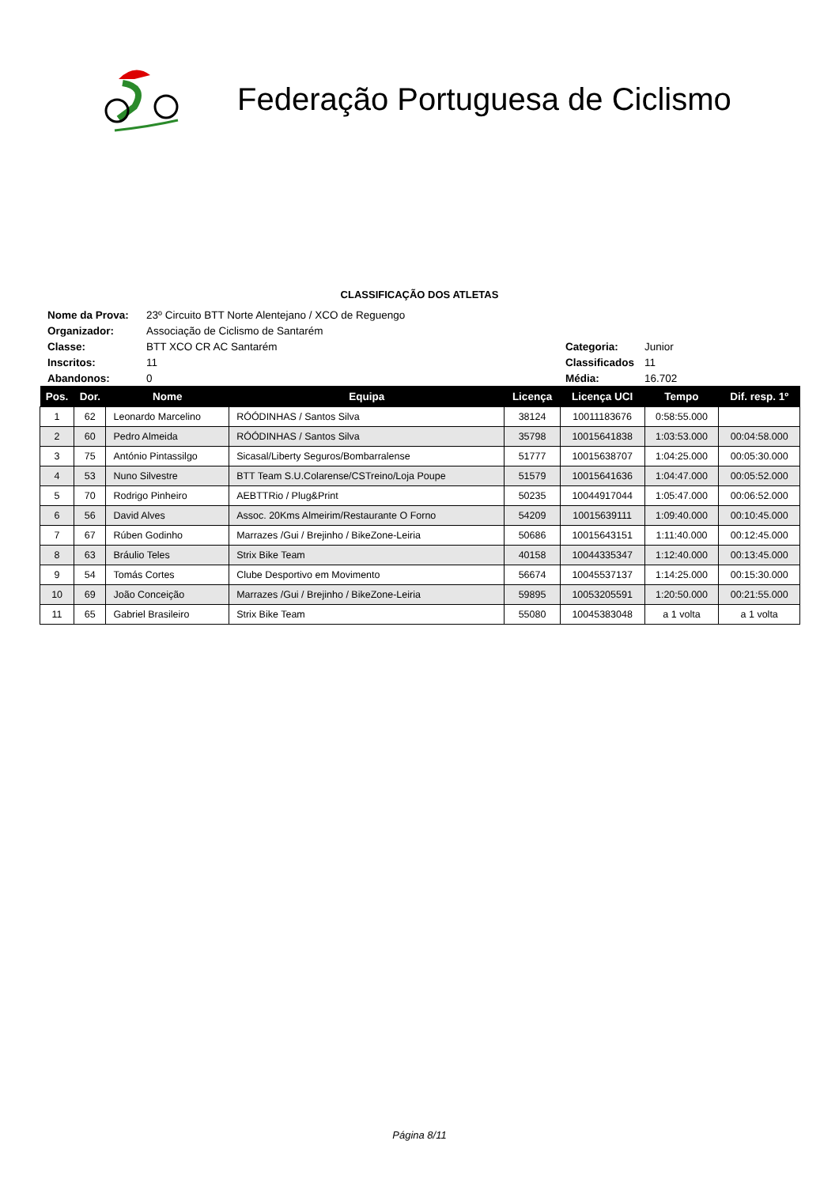Federação Portuguesa de Ciclismo
CLASSIFICAÇÃO DOS ATLETAS
| Nome da Prova: | 23º Circuito BTT Norte Alentejano / XCO de Reguengo | | |
| Organizador: | Associação de Ciclismo de Santarém | | |
| Classe: | BTT XCO CR AC Santarém | Categoria: | Junior |
| Inscritos: | 11 | Classificados | 11 |
| Abandonos: | 0 | Média: | 16.702 |
| Pos. | Dor. | Nome | Equipa | Licença | Licença UCI | Tempo | Dif. resp. 1º |
| --- | --- | --- | --- | --- | --- | --- | --- |
| 1 | 62 | Leonardo Marcelino | RÓÓDINHAS / Santos Silva | 38124 | 10011183676 | 0:58:55.000 | |
| 2 | 60 | Pedro Almeida | RÓÓDINHAS / Santos Silva | 35798 | 10015641838 | 1:03:53.000 | 00:04:58.000 |
| 3 | 75 | António Pintassilgo | Sicasal/Liberty Seguros/Bombarralense | 51777 | 10015638707 | 1:04:25.000 | 00:05:30.000 |
| 4 | 53 | Nuno Silvestre | BTT Team S.U.Colarense/CSTreino/Loja Poupe | 51579 | 10015641636 | 1:04:47.000 | 00:05:52.000 |
| 5 | 70 | Rodrigo Pinheiro | AEBTTRio / Plug&Print | 50235 | 10044917044 | 1:05:47.000 | 00:06:52.000 |
| 6 | 56 | David Alves | Assoc. 20Kms Almeirim/Restaurante O Forno | 54209 | 10015639111 | 1:09:40.000 | 00:10:45.000 |
| 7 | 67 | Rúben Godinho | Marrazes /Gui / Brejinho / BikeZone-Leiria | 50686 | 10015643151 | 1:11:40.000 | 00:12:45.000 |
| 8 | 63 | Bráulio Teles | Strix Bike Team | 40158 | 10044335347 | 1:12:40.000 | 00:13:45.000 |
| 9 | 54 | Tomás Cortes | Clube Desportivo em Movimento | 56674 | 10045537137 | 1:14:25.000 | 00:15:30.000 |
| 10 | 69 | João Conceição | Marrazes /Gui / Brejinho / BikeZone-Leiria | 59895 | 10053205591 | 1:20:50.000 | 00:21:55.000 |
| 11 | 65 | Gabriel Brasileiro | Strix Bike Team | 55080 | 10045383048 | a 1 volta | a 1 volta |
Página 8/11